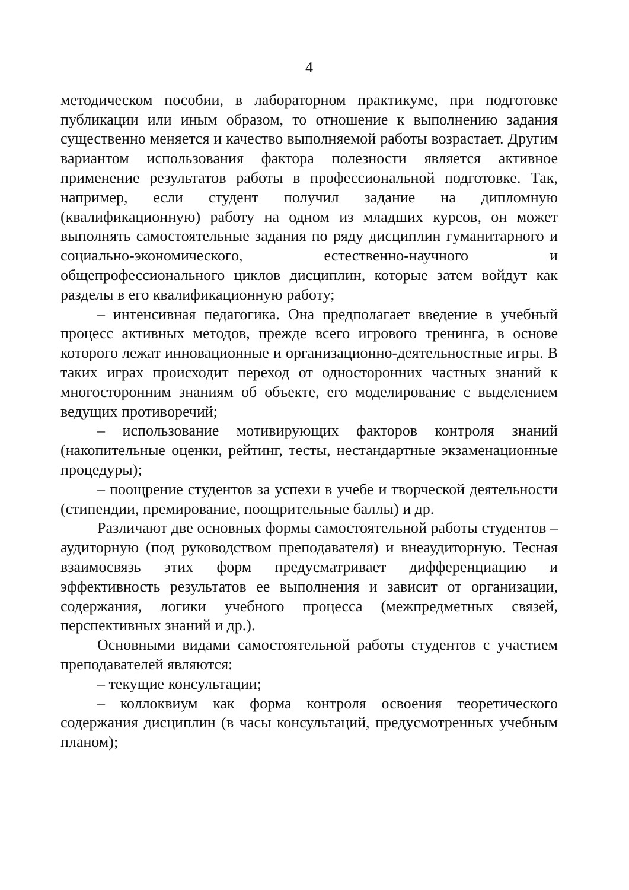4
методическом пособии, в лабораторном практикуме, при подготовке публикации или иным образом, то отношение к выполнению задания существенно меняется и качество выполняемой работы возрастает. Другим вариантом использования фактора полезности является активное применение результатов работы в профессиональной подготовке. Так, например, если студент получил задание на дипломную (квалификационную) работу на одном из младших курсов, он может выполнять самостоятельные задания по ряду дисциплин гуманитарного и социально-экономического, естественно-научного и общепрофессионального циклов дисциплин, которые затем войдут как разделы в его квалификационную работу;
– интенсивная педагогика. Она предполагает введение в учебный процесс активных методов, прежде всего игрового тренинга, в основе которого лежат инновационные и организационно-деятельностные игры. В таких играх происходит переход от односторонних частных знаний к многосторонним знаниям об объекте, его моделирование с выделением ведущих противоречий;
– использование мотивирующих факторов контроля знаний (накопительные оценки, рейтинг, тесты, нестандартные экзаменационные процедуры);
– поощрение студентов за успехи в учебе и творческой деятельности (стипендии, премирование, поощрительные баллы) и др.
Различают две основных формы самостоятельной работы студентов – аудиторную (под руководством преподавателя) и внеаудиторную. Тесная взаимосвязь этих форм предусматривает дифференциацию и эффективность результатов ее выполнения и зависит от организации, содержания, логики учебного процесса (межпредметных связей, перспективных знаний и др.).
Основными видами самостоятельной работы студентов с участием преподавателей являются:
– текущие консультации;
– коллоквиум как форма контроля освоения теоретического содержания дисциплин (в часы консультаций, предусмотренных учебным планом);